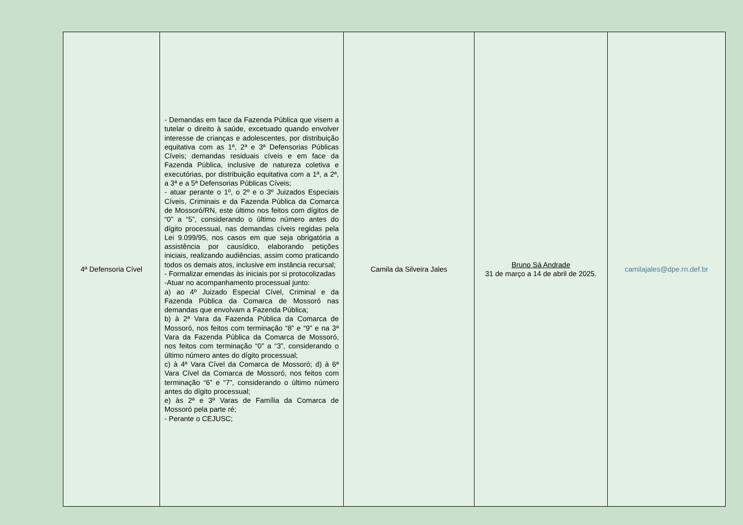| 4ª Defensoria Cível | - Demandas em face da Fazenda Pública que visem a tutelar o direito à saúde, excetuado quando envolver interesse de crianças e adolescentes, por distribuição equitativa com as 1ª, 2ª e 3ª Defensorias Públicas Cíveis; demandas residuais cíveis e em face da Fazenda Pública, inclusive de natureza coletiva e executórias, por distribuição equitativa com a 1ª, a 2ª, a 3ª e a 5ª Defensorias Públicas Cíveis; - atuar perante o 1º, o 2º e o 3º Juizados Especiais Cíveis, Criminais e da Fazenda Pública da Comarca de Mossoró/RN, este último nos feitos com dígitos de “0” a “5”, considerando o último número antes do dígito processual, nas demandas cíveis regidas pela Lei 9.099/95, nos casos em que seja obrigatória a assistência por causídico, elaborando petições iniciais, realizando audiências, assim como praticando todos os demais atos, inclusive em instância recursal; - Formalizar emendas às iniciais por si protocolizadas -Atuar no acompanhamento processual junto: a) ao 4º Juizado Especial Cível, Criminal e da Fazenda Pública da Comarca de Mossoró nas demandas que envolvam a Fazenda Pública; b) à 2ª Vara da Fazenda Pública da Comarca de Mossoró, nos feitos com terminação “8” e “9” e na 3ª Vara da Fazenda Pública da Comarca de Mossoró, nos feitos com terminação “0” a “3”, considerando o último número antes do dígito processual; c) à 4ª Vara Cível da Comarca de Mossoró; d) à 6ª Vara Cível da Comarca de Mossoró, nos feitos com terminação “6” e “7”, considerando o último número antes do dígito processual; e) às 2ª e 3ª Varas de Família da Comarca de Mossoró pela parte ré; - Perante o CEJUSC; | Camila da Silveira Jales | Bruno Sá Andrade 31 de março a 14 de abril de 2025. | camilajales@dpe.rn.def.br |